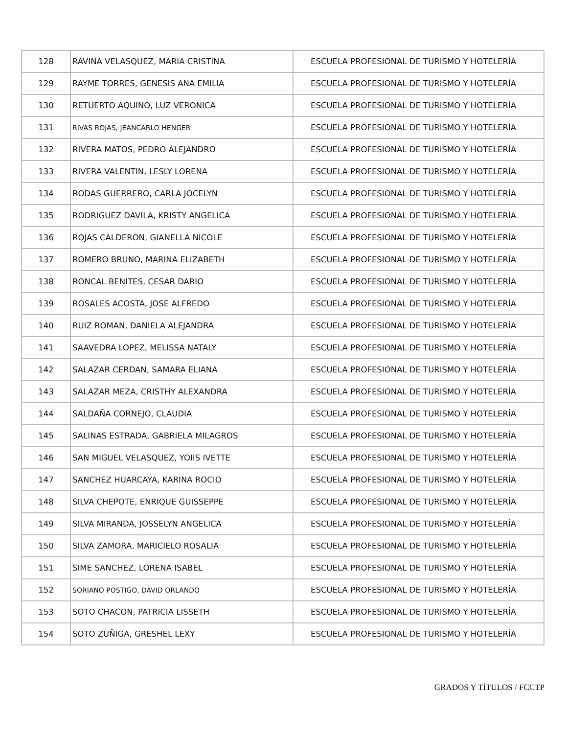| 128 | RAVINA VELASQUEZ, MARIA CRISTINA | ESCUELA PROFESIONAL DE TURISMO Y HOTELERÍA |
| 129 | RAYME TORRES, GENESIS ANA EMILIA | ESCUELA PROFESIONAL DE TURISMO Y HOTELERÍA |
| 130 | RETUERTO AQUINO, LUZ VERONICA | ESCUELA PROFESIONAL DE TURISMO Y HOTELERÍA |
| 131 | RIVAS ROJAS, JEANCARLO HENGER | ESCUELA PROFESIONAL DE TURISMO Y HOTELERÍA |
| 132 | RIVERA MATOS, PEDRO ALEJANDRO | ESCUELA PROFESIONAL DE TURISMO Y HOTELERÍA |
| 133 | RIVERA VALENTIN, LESLY LORENA | ESCUELA PROFESIONAL DE TURISMO Y HOTELERÍA |
| 134 | RODAS GUERRERO, CARLA JOCELYN | ESCUELA PROFESIONAL DE TURISMO Y HOTELERÍA |
| 135 | RODRIGUEZ DAVILA, KRISTY ANGELICA | ESCUELA PROFESIONAL DE TURISMO Y HOTELERÍA |
| 136 | ROJAS CALDERON, GIANELLA NICOLE | ESCUELA PROFESIONAL DE TURISMO Y HOTELERÍA |
| 137 | ROMERO BRUNO, MARINA ELIZABETH | ESCUELA PROFESIONAL DE TURISMO Y HOTELERÍA |
| 138 | RONCAL BENITES, CESAR DARIO | ESCUELA PROFESIONAL DE TURISMO Y HOTELERÍA |
| 139 | ROSALES ACOSTA, JOSE ALFREDO | ESCUELA PROFESIONAL DE TURISMO Y HOTELERÍA |
| 140 | RUIZ ROMAN, DANIELA ALEJANDRA | ESCUELA PROFESIONAL DE TURISMO Y HOTELERÍA |
| 141 | SAAVEDRA LOPEZ, MELISSA NATALY | ESCUELA PROFESIONAL DE TURISMO Y HOTELERÍA |
| 142 | SALAZAR CERDAN, SAMARA ELIANA | ESCUELA PROFESIONAL DE TURISMO Y HOTELERÍA |
| 143 | SALAZAR MEZA, CRISTHY ALEXANDRA | ESCUELA PROFESIONAL DE TURISMO Y HOTELERÍA |
| 144 | SALDAÑA CORNEJO, CLAUDIA | ESCUELA PROFESIONAL DE TURISMO Y HOTELERÍA |
| 145 | SALINAS ESTRADA, GABRIELA MILAGROS | ESCUELA PROFESIONAL DE TURISMO Y HOTELERÍA |
| 146 | SAN MIGUEL VELASQUEZ, YOIIS IVETTE | ESCUELA PROFESIONAL DE TURISMO Y HOTELERÍA |
| 147 | SANCHEZ HUARCAYA, KARINA ROCIO | ESCUELA PROFESIONAL DE TURISMO Y HOTELERÍA |
| 148 | SILVA CHEPOTE, ENRIQUE GUISSEPPE | ESCUELA PROFESIONAL DE TURISMO Y HOTELERÍA |
| 149 | SILVA MIRANDA, JOSSELYN ANGELICA | ESCUELA PROFESIONAL DE TURISMO Y HOTELERÍA |
| 150 | SILVA ZAMORA, MARICIELO ROSALIA | ESCUELA PROFESIONAL DE TURISMO Y HOTELERÍA |
| 151 | SIME SANCHEZ, LORENA ISABEL | ESCUELA PROFESIONAL DE TURISMO Y HOTELERÍA |
| 152 | SORIANO POSTIGO, DAVID ORLANDO | ESCUELA PROFESIONAL DE TURISMO Y HOTELERÍA |
| 153 | SOTO CHACON, PATRICIA LISSETH | ESCUELA PROFESIONAL DE TURISMO Y HOTELERÍA |
| 154 | SOTO ZUÑIGA, GRESHEL LEXY | ESCUELA PROFESIONAL DE TURISMO Y HOTELERÍA |
GRADOS Y TÍTULOS / FCCTP